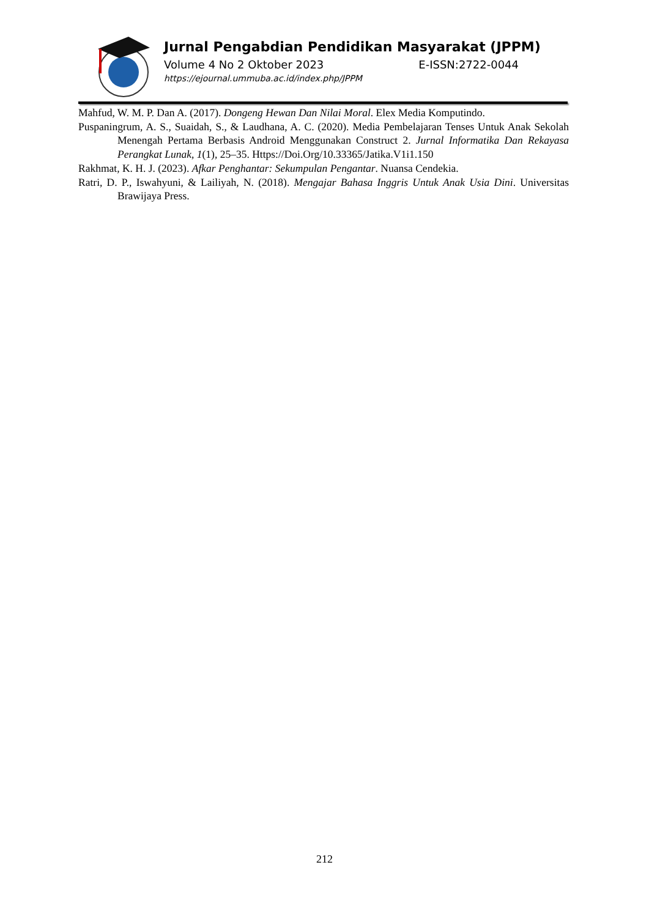Jurnal Pengabdian Pendidikan Masyarakat (JPPM)
Volume 4 No 2 Oktober 2023 E-ISSN:2722-0044
https://ejournal.ummuba.ac.id/index.php/JPPM
Mahfud, W. M. P. Dan A. (2017). Dongeng Hewan Dan Nilai Moral. Elex Media Komputindo.
Puspaningrum, A. S., Suaidah, S., & Laudhana, A. C. (2020). Media Pembelajaran Tenses Untuk Anak Sekolah Menengah Pertama Berbasis Android Menggunakan Construct 2. Jurnal Informatika Dan Rekayasa Perangkat Lunak, 1(1), 25–35. Https://Doi.Org/10.33365/Jatika.V1i1.150
Rakhmat, K. H. J. (2023). Afkar Penghantar: Sekumpulan Pengantar. Nuansa Cendekia.
Ratri, D. P., Iswahyuni, & Lailiyah, N. (2018). Mengajar Bahasa Inggris Untuk Anak Usia Dini. Universitas Brawijaya Press.
212